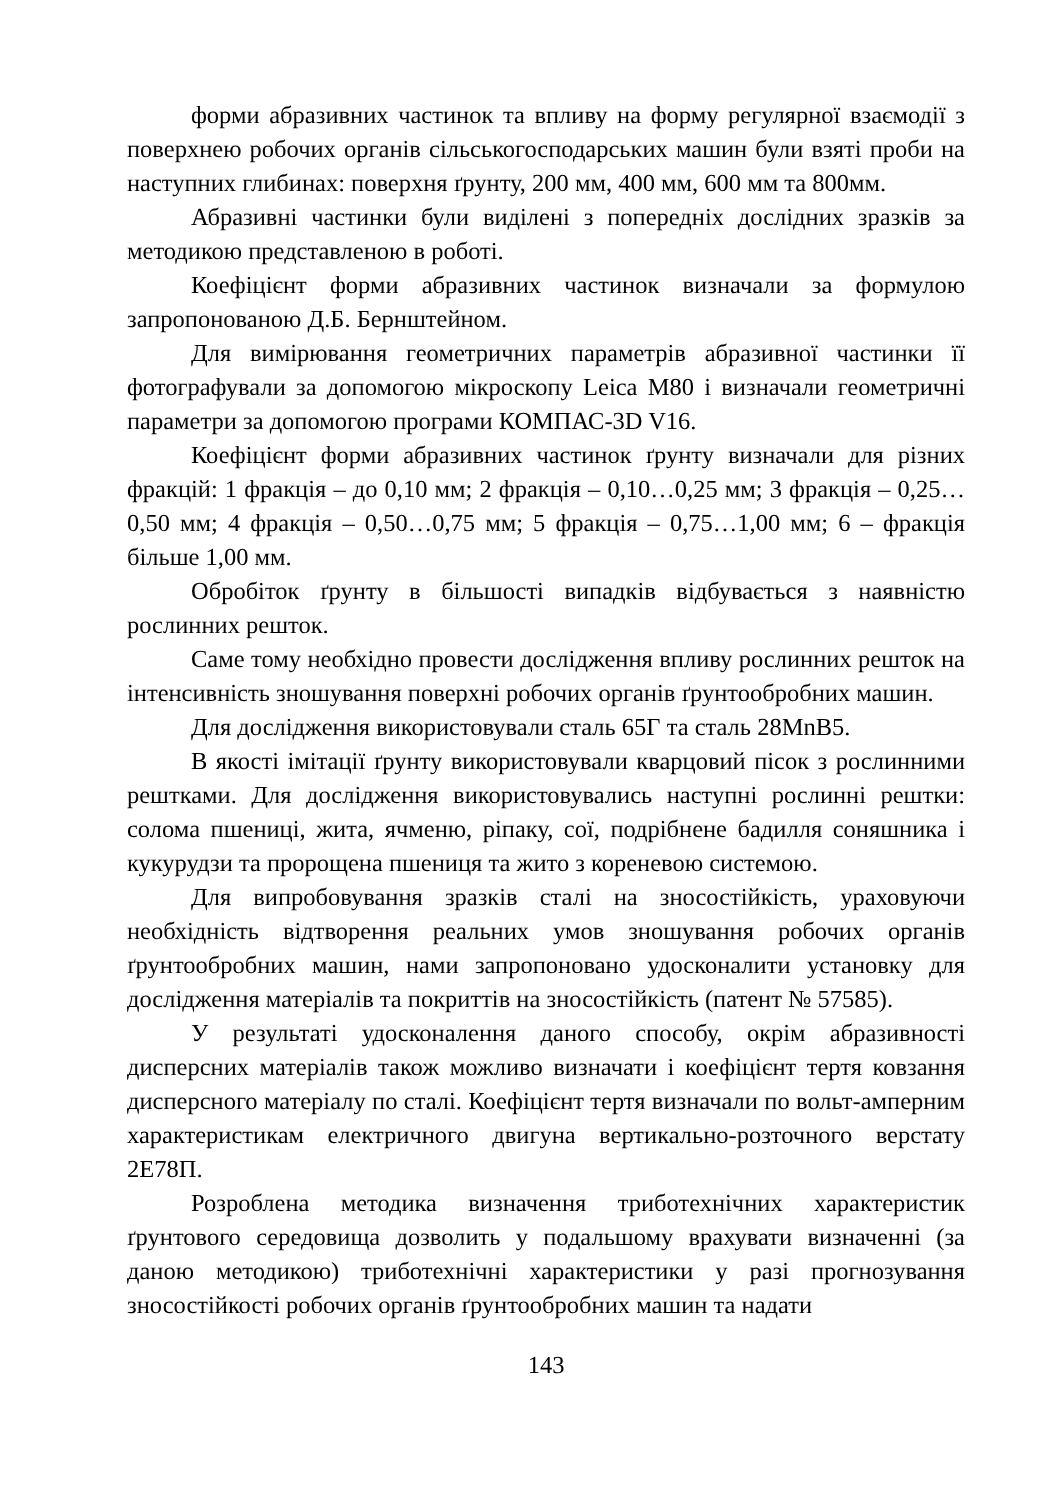форми абразивних частинок та впливу на форму регулярної взаємодії з поверхнею робочих органів сільськогосподарських машин були взяті проби на наступних глибинах: поверхня ґрунту, 200 мм, 400 мм, 600 мм та 800мм.
Абразивні частинки були виділені з попередніх дослідних зразків за методикою представленою в роботі.
Коефіцієнт форми абразивних частинок визначали за формулою запропонованою Д.Б. Бернштейном.
Для вимірювання геометричних параметрів абразивної частинки її фотографували за допомогою мікроскопу Leica M80 і визначали геометричні параметри за допомогою програми КОМПАС-3D V16.
Коефіцієнт форми абразивних частинок ґрунту визначали для різних фракцій: 1 фракція – до 0,10 мм; 2 фракція – 0,10…0,25 мм; 3 фракція – 0,25…0,50 мм; 4 фракція – 0,50…0,75 мм; 5 фракція – 0,75…1,00 мм; 6 – фракція більше 1,00 мм.
Обробіток ґрунту в більшості випадків відбувається з наявністю рослинних решток.
Саме тому необхідно провести дослідження впливу рослинних решток на інтенсивність зношування поверхні робочих органів ґрунтообробних машин.
Для дослідження використовували сталь 65Г та сталь 28MnB5.
В якості імітації ґрунту використовували кварцовий пісок з рослинними рештками. Для дослідження використовувались наступні рослинні рештки: солома пшениці, жита, ячменю, ріпаку, сої, подрібнене бадилля соняшника і кукурудзи та пророщена пшениця та жито з кореневою системою.
Для випробовування зразків сталі на зносостійкість, ураховуючи необхідність відтворення реальних умов зношування робочих органів ґрунтообробних машин, нами запропоновано удосконалити установку для дослідження матеріалів та покриттів на зносостійкість (патент № 57585).
У результаті удосконалення даного способу, окрім абразивності дисперсних матеріалів також можливо визначати і коефіцієнт тертя ковзання дисперсного матеріалу по сталі. Коефіцієнт тертя визначали по вольт-амперним характеристикам електричного двигуна вертикально-розточного верстату 2Е78П.
Розроблена методика визначення триботехнічних характеристик ґрунтового середовища дозволить у подальшому врахувати визначенні (за даною методикою) триботехнічні характеристики у разі прогнозування зносостійкості робочих органів ґрунтообробних машин та надати
143